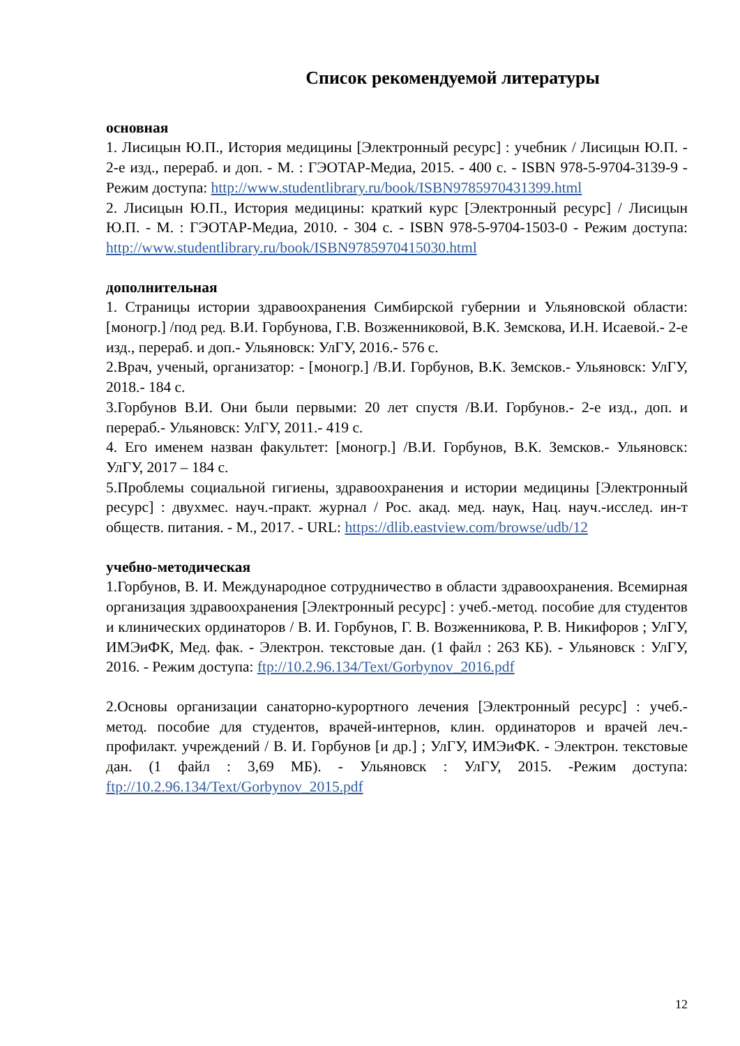Список рекомендуемой литературы
основная
1. Лисицын Ю.П., История медицины [Электронный ресурс] : учебник / Лисицын Ю.П. - 2-е изд., перераб. и доп. - М. : ГЭОТАР-Медиа, 2015. - 400 с. - ISBN 978-5-9704-3139-9 - Режим доступа: http://www.studentlibrary.ru/book/ISBN9785970431399.html
2. Лисицын Ю.П., История медицины: краткий курс [Электронный ресурс] / Лисицын Ю.П. - М. : ГЭОТАР-Медиа, 2010. - 304 с. - ISBN 978-5-9704-1503-0 - Режим доступа: http://www.studentlibrary.ru/book/ISBN9785970415030.html
дополнительная
1. Страницы истории здравоохранения Симбирской губернии и Ульяновской области: [моногр.] /под ред. В.И. Горбунова, Г.В. Возженниковой, В.К. Земскова, И.Н. Исаевой.- 2-е изд., перераб. и доп.- Ульяновск: УлГУ, 2016.- 576 с.
2.Врач, ученый, организатор: - [моногр.] /В.И. Горбунов, В.К. Земсков.- Ульяновск: УлГУ, 2018.- 184 с.
3.Горбунов В.И. Они были первыми: 20 лет спустя /В.И. Горбунов.- 2-е изд., доп. и перераб.- Ульяновск: УлГУ, 2011.- 419 с.
4. Его именем назван факультет: [моногр.] /В.И. Горбунов, В.К. Земсков.- Ульяновск: УлГУ, 2017 – 184 с.
5.Проблемы социальной гигиены, здравоохранения и истории медицины [Электронный ресурс] : двухмес. науч.-практ. журнал / Рос. акад. мед. наук, Нац. науч.-исслед. ин-т обществ. питания. - М., 2017. - URL: https://dlib.eastview.com/browse/udb/12
учебно-методическая
1.Горбунов, В. И. Международное сотрудничество в области здравоохранения. Всемирная организация здравоохранения [Электронный ресурс] : учеб.-метод. пособие для студентов и клинических ординаторов / В. И. Горбунов, Г. В. Возженникова, Р. В. Никифоров ; УлГУ, ИМЭиФК, Мед. фак. - Электрон. текстовые дан. (1 файл : 263 КБ). - Ульяновск : УлГУ, 2016. - Режим доступа: ftp://10.2.96.134/Text/Gorbynov_2016.pdf
2.Основы организации санаторно-курортного лечения [Электронный ресурс] : учеб.-метод. пособие для студентов, врачей-интернов, клин. ординаторов и врачей леч.-профилакт. учреждений / В. И. Горбунов [и др.] ; УлГУ, ИМЭиФК. - Электрон. текстовые дан. (1 файл : 3,69 МБ). - Ульяновск : УлГУ, 2015. -Режим доступа: ftp://10.2.96.134/Text/Gorbynov_2015.pdf
12